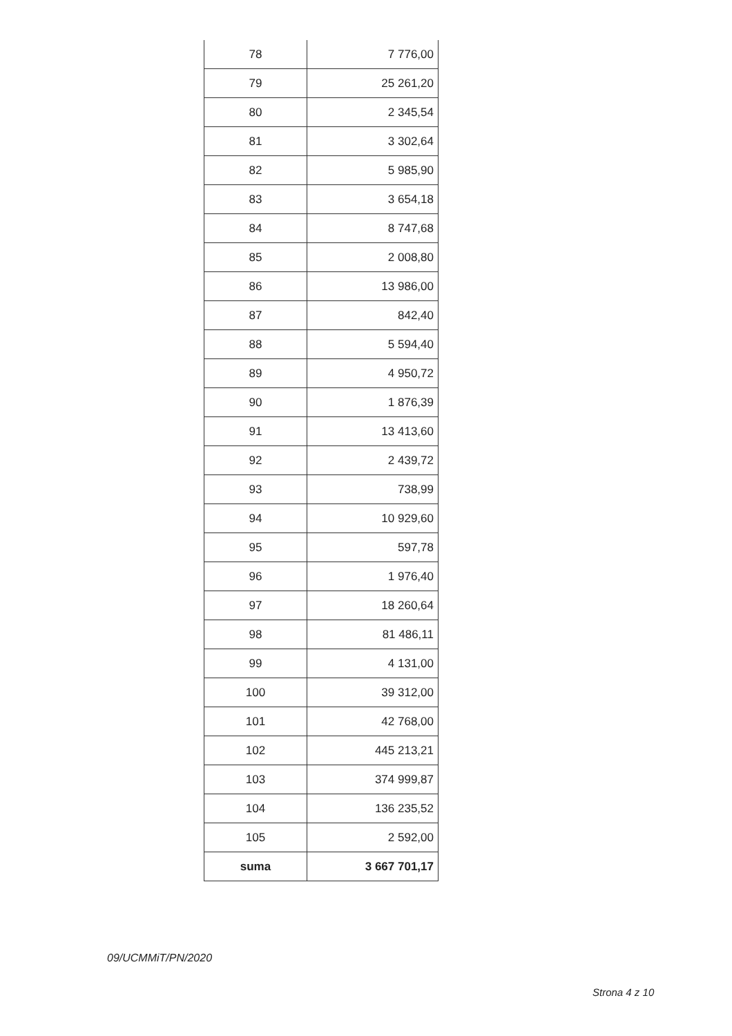| 78 | 7 776,00 |
| 79 | 25 261,20 |
| 80 | 2 345,54 |
| 81 | 3 302,64 |
| 82 | 5 985,90 |
| 83 | 3 654,18 |
| 84 | 8 747,68 |
| 85 | 2 008,80 |
| 86 | 13 986,00 |
| 87 | 842,40 |
| 88 | 5 594,40 |
| 89 | 4 950,72 |
| 90 | 1 876,39 |
| 91 | 13 413,60 |
| 92 | 2 439,72 |
| 93 | 738,99 |
| 94 | 10 929,60 |
| 95 | 597,78 |
| 96 | 1 976,40 |
| 97 | 18 260,64 |
| 98 | 81 486,11 |
| 99 | 4 131,00 |
| 100 | 39 312,00 |
| 101 | 42 768,00 |
| 102 | 445 213,21 |
| 103 | 374 999,87 |
| 104 | 136 235,52 |
| 105 | 2 592,00 |
| suma | 3 667 701,17 |
09/UCMMiT/PN/2020
Strona 4 z 10